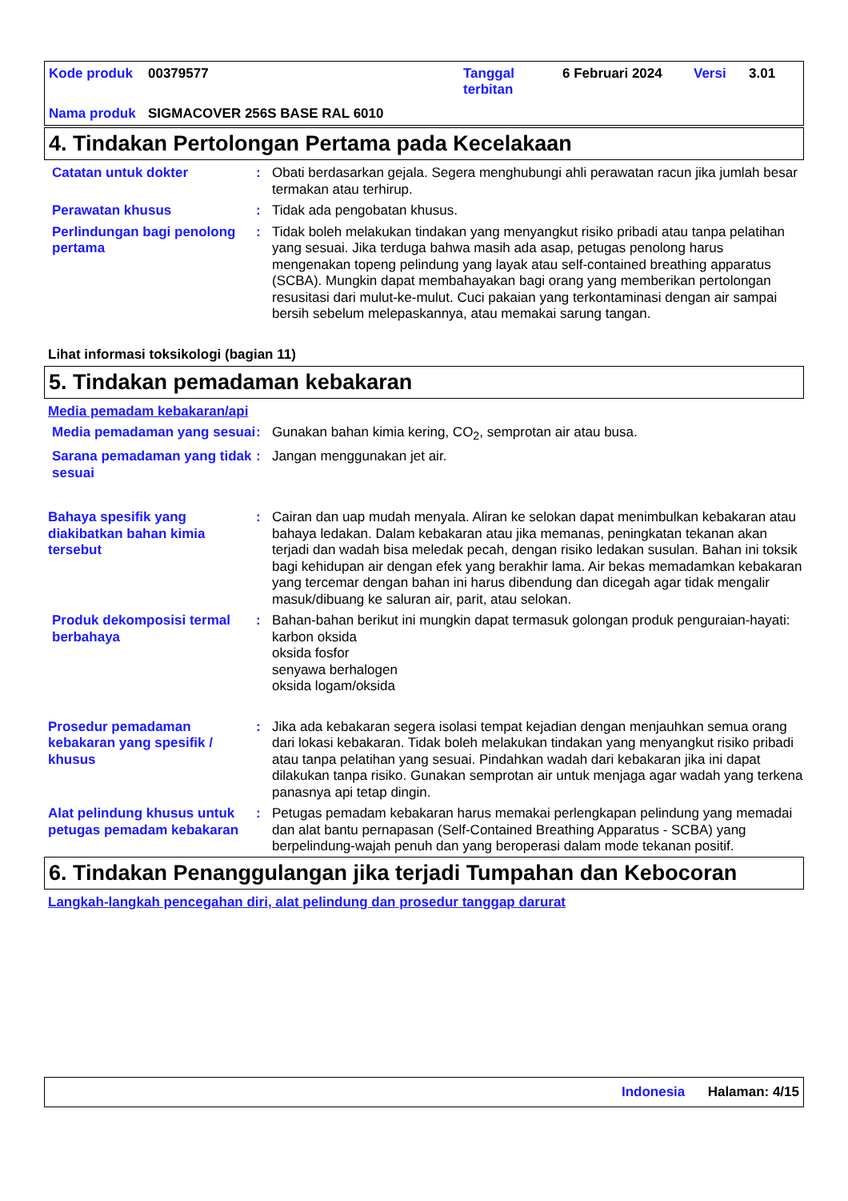| Kode produk | 00379577 | Tanggal terbitan | 6 Februari 2024 | Versi | 3.01 |
| Nama produk | SIGMACOVER 256S BASE RAL 6010 | | | | |
4. Tindakan Pertolongan Pertama pada Kecelakaan
Catatan untuk dokter : Obati berdasarkan gejala. Segera menghubungi ahli perawatan racun jika jumlah besar termakan atau terhirup.
Perawatan khusus : Tidak ada pengobatan khusus.
Perlindungan bagi penolong pertama
: Tidak boleh melakukan tindakan yang menyangkut risiko pribadi atau tanpa pelatihan yang sesuai. Jika terduga bahwa masih ada asap, petugas penolong harus mengenakan topeng pelindung yang layak atau self-contained breathing apparatus (SCBA). Mungkin dapat membahayakan bagi orang yang memberikan pertolongan resusitasi dari mulut-ke-mulut. Cuci pakaian yang terkontaminasi dengan air sampai bersih sebelum melepaskannya, atau memakai sarung tangan.
Lihat informasi toksikologi (bagian 11)
5. Tindakan pemadaman kebakaran
Media pemadam kebakaran/api
Media pemadaman yang sesuai
: Gunakan bahan kimia kering, CO<sub>2</sub>, semprotan air atau busa.
Sarana pemadaman yang tidak sesuai
: Jangan menggunakan jet air.
Bahaya spesifik yang diakibatkan bahan kimia tersebut
: Cairan dan uap mudah menyala. Aliran ke selokan dapat menimbulkan kebakaran atau bahaya ledakan. Dalam kebakaran atau jika memanas, peningkatan tekanan akan terjadi dan wadah bisa meledak pecah, dengan risiko ledakan susulan. Bahan ini toksik bagi kehidupan air dengan efek yang berakhir lama. Air bekas memadamkan kebakaran yang tercemar dengan bahan ini harus dibendung dan dicegah agar tidak mengalir masuk/dibuang ke saluran air, parit, atau selokan.
Produk dekomposisi termal berbahaya
: Bahan-bahan berikut ini mungkin dapat termasuk golongan produk penguraian-hayati:
karbon oksida
oksida fosfor
senyawa berhalogen
oksida logam/oksida
Prosedur pemadaman kebakaran yang spesifik / khusus
: Jika ada kebakaran segera isolasi tempat kejadian dengan menjauhkan semua orang dari lokasi kebakaran. Tidak boleh melakukan tindakan yang menyangkut risiko pribadi atau tanpa pelatihan yang sesuai. Pindahkan wadah dari kebakaran jika ini dapat dilakukan tanpa risiko. Gunakan semprotan air untuk menjaga agar wadah yang terkena panasnya api tetap dingin.
Alat pelindung khusus untuk petugas pemadam kebakaran
: Petugas pemadam kebakaran harus memakai perlengkapan pelindung yang memadai dan alat bantu pernapasan (Self-Contained Breathing Apparatus - SCBA) yang berpelindung-wajah penuh dan yang beroperasi dalam mode tekanan positif.
6. Tindakan Penanggulangan jika terjadi Tumpahan dan Kebocoran
Langkah-langkah pencegahan diri, alat pelindung dan prosedur tanggap darurat
Indonesia Halaman: 4/15